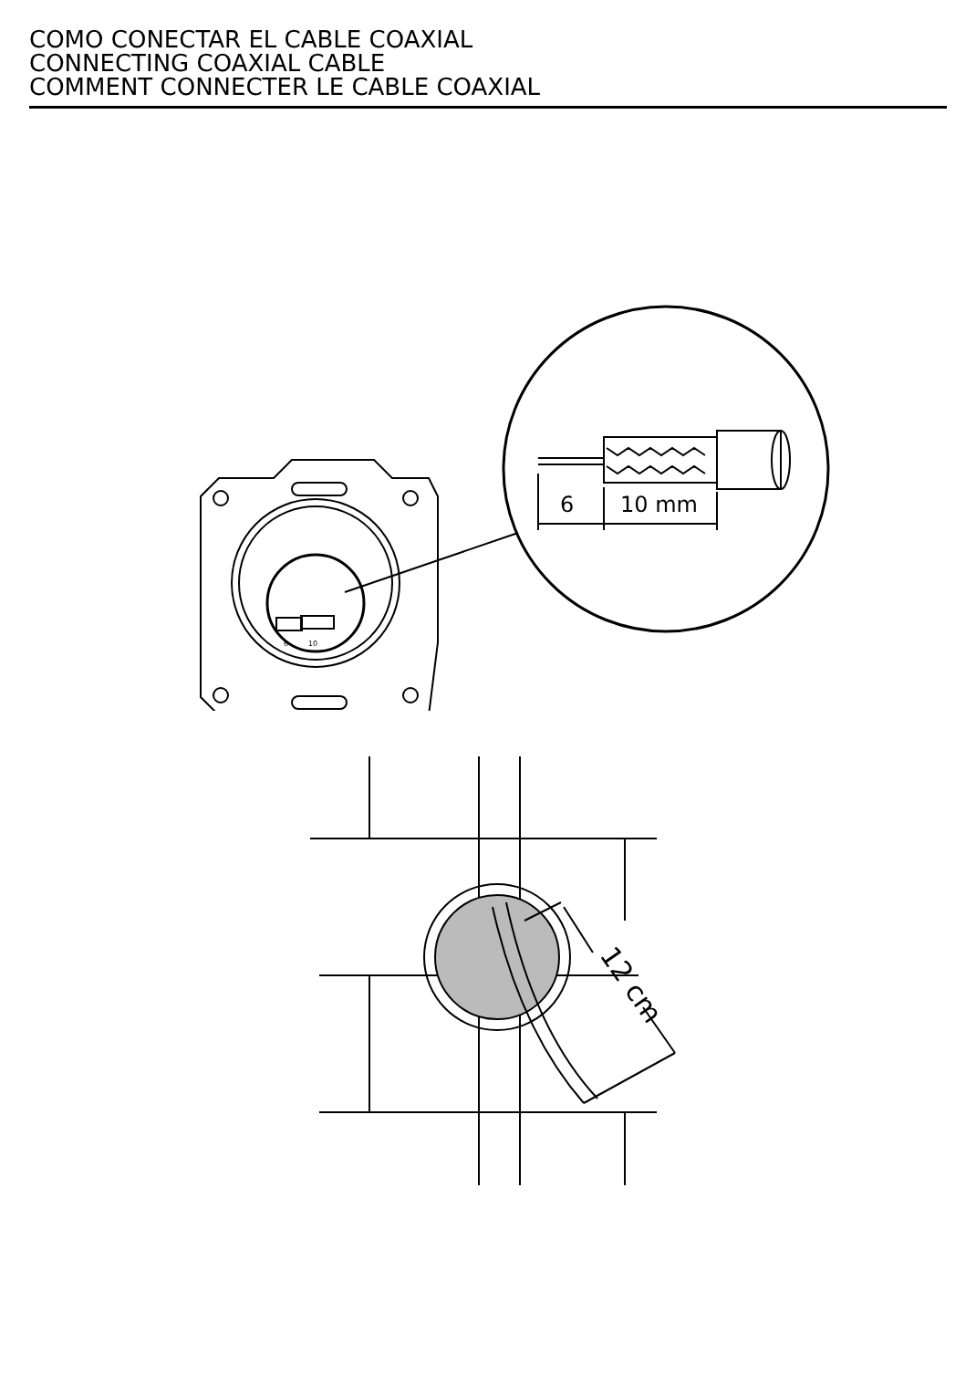COMO CONECTAR EL CABLE COAXIAL
CONNECTING COAXIAL CABLE
COMMENT CONNECTER LE CABLE COAXIAL
6
10 mm
6
10
12 cm